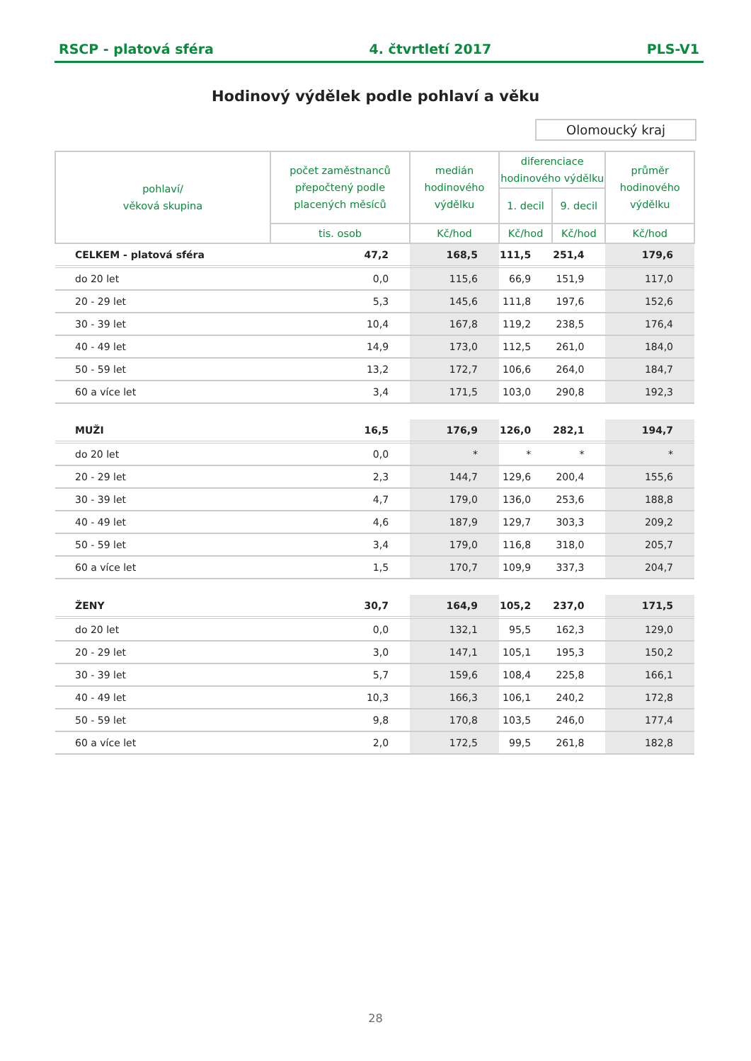RSCP - platová sféra 4. čtvrtletí 2017 PLS-V1
Hodinový výdělek podle pohlaví a věku
Olomoucký kraj
| pohlaví/ věková skupina | počet zaměstnanců přepočtený podle placených měsíců | medián hodinového výdělku | diferenciace hodinového výdělku | | průměr hodinového výdělku |
| --- | --- | --- | --- | --- | --- |
| | | | 1. decil | 9. decil | |
| | tis. osob | Kč/hod | Kč/hod | Kč/hod | Kč/hod |
| CELKEM - platová sféra | 47,2 | 168,5 | 111,5 | 251,4 | 179,6 |
| do 20 let | 0,0 | 115,6 | 66,9 | 151,9 | 117,0 |
| 20 - 29 let | 5,3 | 145,6 | 111,8 | 197,6 | 152,6 |
| 30 - 39 let | 10,4 | 167,8 | 119,2 | 238,5 | 176,4 |
| 40 - 49 let | 14,9 | 173,0 | 112,5 | 261,0 | 184,0 |
| 50 - 59 let | 13,2 | 172,7 | 106,6 | 264,0 | 184,7 |
| 60 a více let | 3,4 | 171,5 | 103,0 | 290,8 | 192,3 |
| MUŽI | 16,5 | 176,9 | 126,0 | 282,1 | 194,7 |
| do 20 let | 0,0 | * | * | * | * |
| 20 - 29 let | 2,3 | 144,7 | 129,6 | 200,4 | 155,6 |
| 30 - 39 let | 4,7 | 179,0 | 136,0 | 253,6 | 188,8 |
| 40 - 49 let | 4,6 | 187,9 | 129,7 | 303,3 | 209,2 |
| 50 - 59 let | 3,4 | 179,0 | 116,8 | 318,0 | 205,7 |
| 60 a více let | 1,5 | 170,7 | 109,9 | 337,3 | 204,7 |
| ŽENY | 30,7 | 164,9 | 105,2 | 237,0 | 171,5 |
| do 20 let | 0,0 | 132,1 | 95,5 | 162,3 | 129,0 |
| 20 - 29 let | 3,0 | 147,1 | 105,1 | 195,3 | 150,2 |
| 30 - 39 let | 5,7 | 159,6 | 108,4 | 225,8 | 166,1 |
| 40 - 49 let | 10,3 | 166,3 | 106,1 | 240,2 | 172,8 |
| 50 - 59 let | 9,8 | 170,8 | 103,5 | 246,0 | 177,4 |
| 60 a více let | 2,0 | 172,5 | 99,5 | 261,8 | 182,8 |
28